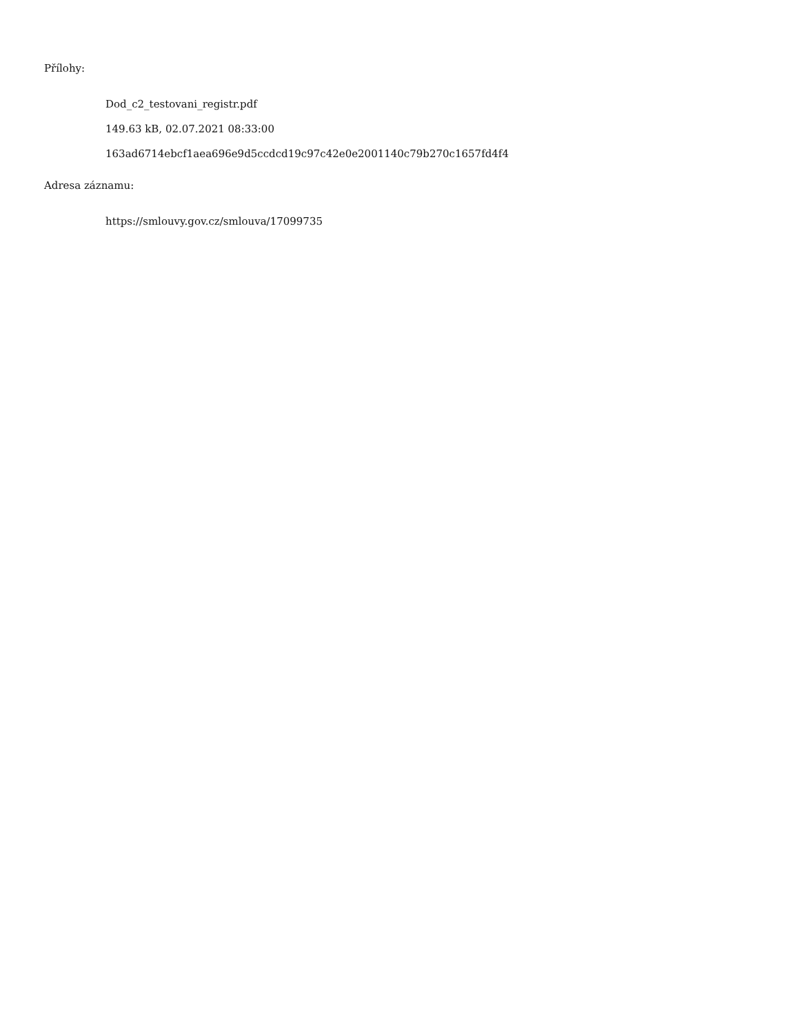Přílohy:
Dod_c2_testovani_registr.pdf
149.63 kB, 02.07.2021 08:33:00
163ad6714ebcf1aea696e9d5ccdcd19c97c42e0e2001140c79b270c1657fd4f4
Adresa záznamu:
https://smlouvy.gov.cz/smlouva/17099735